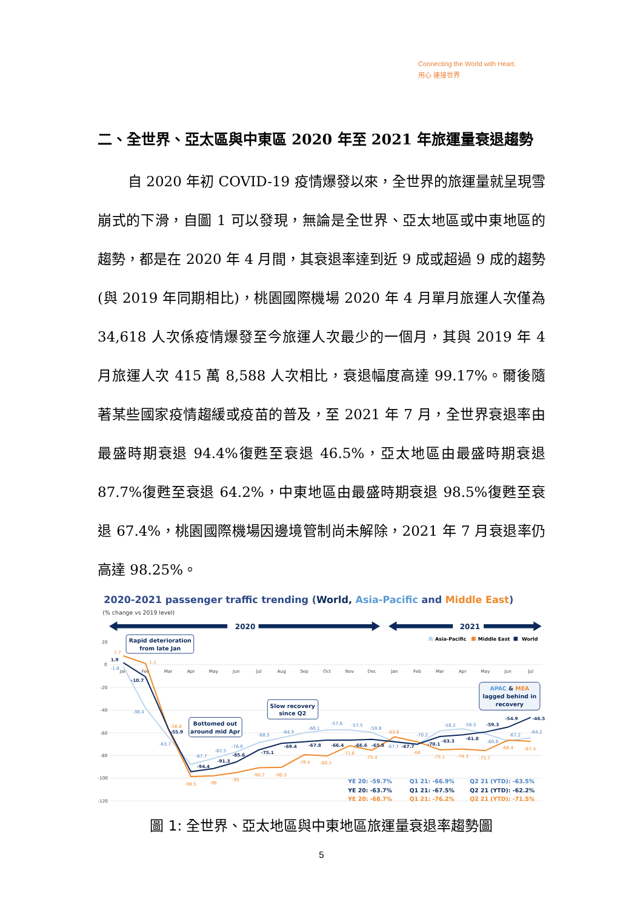Connecting the World with Heart.
用心 連接世界
二、全世界、亞太區與中東區 2020 年至 2021 年旅運量衰退趨勢
自 2020 年初 COVID-19 疫情爆發以來，全世界的旅運量就呈現雪崩式的下滑，自圖 1 可以發現，無論是全世界、亞太地區或中東地區的趨勢，都是在 2020 年 4 月間，其衰退率達到近 9 成或超過 9 成的趨勢(與 2019 年同期相比)，桃園國際機場 2020 年 4 月單月旅運人次僅為 34,618 人次係疫情爆發至今旅運人次最少的一個月，其與 2019 年 4 月旅運人次 415 萬 8,588 人次相比，衰退幅度高達 99.17%。爾後隨著某些國家疫情趨緩或疫苗的普及，至 2021 年 7 月，全世界衰退率由最盛時期衰退 94.4%復甦至衰退 46.5%，亞太地區由最盛時期衰退 87.7%復甦至衰退 64.2%，中東地區由最盛時期衰退 98.5%復甦至衰退 67.4%，桃園國際機場因邊境管制尚未解除，2021 年 7 月衰退率仍高達 98.25%。
2020-2021 passenger traffic trending (World, Asia-Pacific and Middle East)
(% change vs 2019 level)
2020
2021
20
0
-20
-40
-60
-80
-100
-120
Jan
Feb
Mar
Apr
May
Jun
Jul
Aug
Sep
Oct
Nov
Dec
Jan
Feb
Mar
Apr
May
Jun
Jul
Asia-Pacific
Middle East
World
-1.8
-38.4
-63.7
-87.7
-82.5
-76.9
-68.5
-64.3
-60.1
-57.6
-57.5
-59.8
-67.7
-70.2
-58.2
-56.5
-60.8
-67.2
-64.2
7.7
1.1
-56.8
-98.5
-98
-95
-90.7
-90.3
-79.4
-80.2
-71.6
-75.4
-63.6
-68
-75.1
-74.3
-75.7
-66.4
-67.4
1.9
-10.7
-55.9
-94.4
-91.3
-85.6
-75.1
-69.4
-67.8
-66.4
-66.6
-65.8
-67.7
-70.1
-63.3
-61.8
-59.3
-54.9
-46.5
Rapid deterioration
from late Jan
Bottomed out
around mid Apr
Slow recovery
since Q2
APAC & MEA
lagged behind in
recovery
YE 20: -59.7%
YE 20: -63.7%
YE 20: -68.7%
Q1 21: -66.9%
Q1 21: -67.5%
Q1 21: -76.2%
Q2 21 (YTD): -63.5%
Q2 21 (YTD): -62.2%
Q2 21 (YTD): -71.5%
圖 1: 全世界、亞太地區與中東地區旅運量衰退率趨勢圖
5